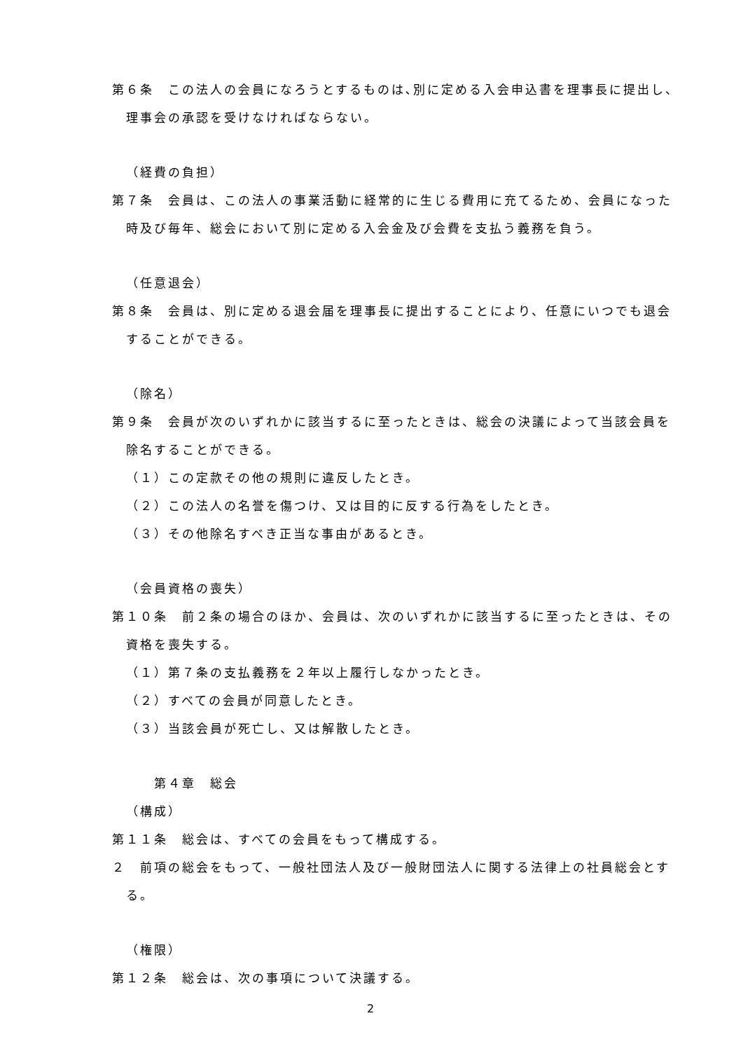第６条　この法人の会員になろうとするものは､別に定める入会申込書を理事長に提出し、理事会の承認を受けなければならない。
（経費の負担）
第７条　会員は、この法人の事業活動に経常的に生じる費用に充てるため、会員になった時及び毎年、総会において別に定める入会金及び会費を支払う義務を負う。
（任意退会）
第８条　会員は、別に定める退会届を理事長に提出することにより、任意にいつでも退会することができる。
（除名）
第９条　会員が次のいずれかに該当するに至ったときは、総会の決議によって当該会員を除名することができる。
（１）この定款その他の規則に違反したとき。
（２）この法人の名誉を傷つけ、又は目的に反する行為をしたとき。
（３）その他除名すべき正当な事由があるとき。
（会員資格の喪失）
第１０条　前２条の場合のほか、会員は、次のいずれかに該当するに至ったときは、その資格を喪失する。
（１）第７条の支払義務を２年以上履行しなかったとき。
（２）すべての会員が同意したとき。
（３）当該会員が死亡し、又は解散したとき。
第４章　総会
（構成）
第１１条　総会は、すべての会員をもって構成する。
２　前項の総会をもって、一般社団法人及び一般財団法人に関する法律上の社員総会とする。
（権限）
第１２条　総会は、次の事項について決議する。
2